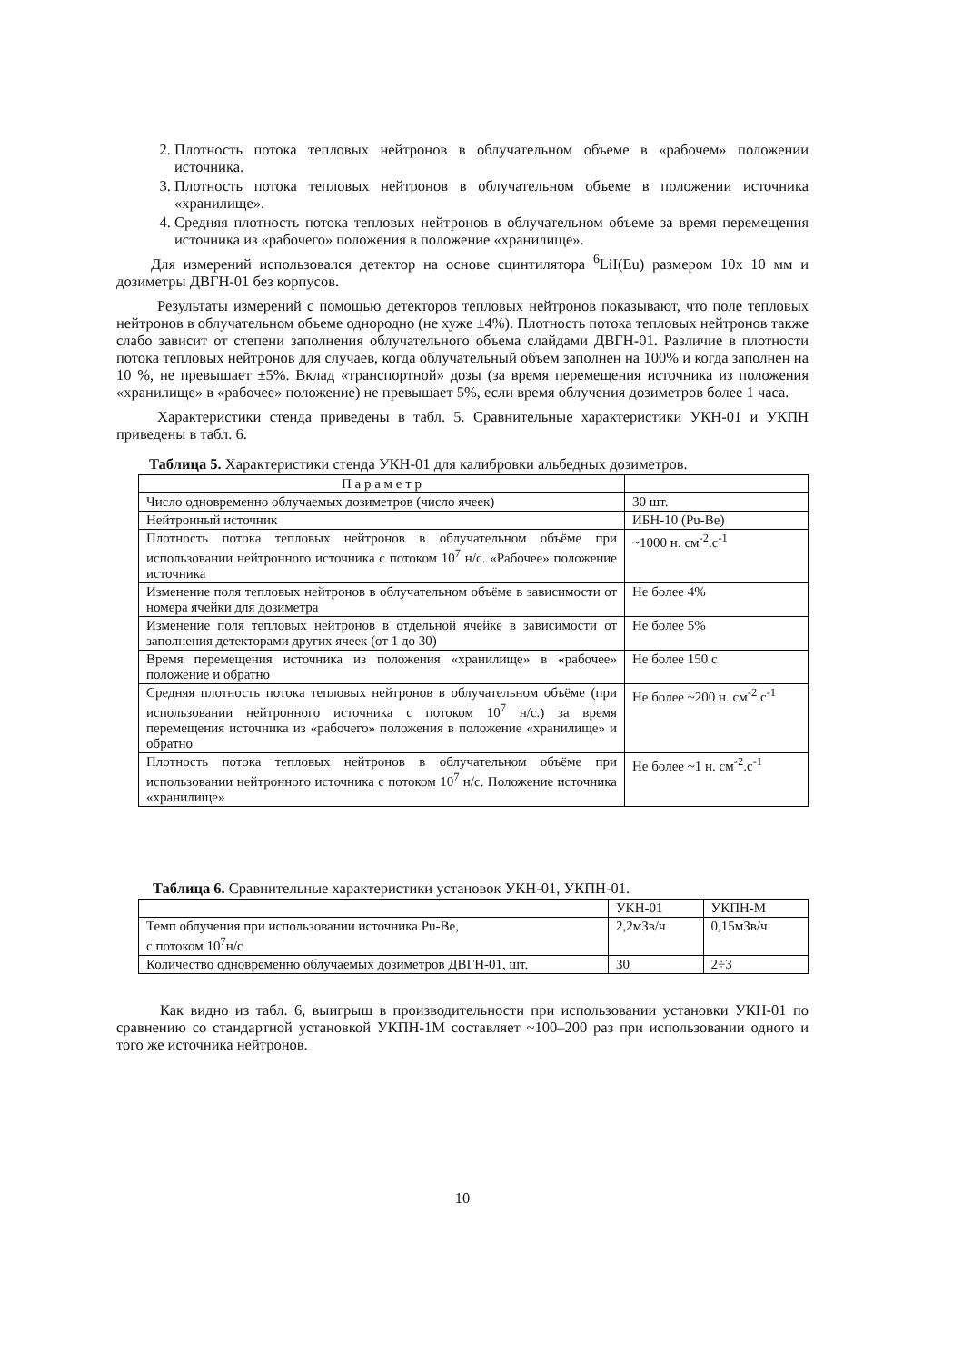2. Плотность потока тепловых нейтронов в облучательном объеме в «рабочем» положении источника.
3. Плотность потока тепловых нейтронов в облучательном объеме в положении источника «хранилище».
4. Средняя плотность потока тепловых нейтронов в облучательном объеме за время перемещения источника из «рабочего» положения в положение «хранилище».
Для измерений использовался детектор на основе сцинтилятора <sup>6</sup>LiI(Eu) размером 10x 10 мм и дозиметры ДВГН-01 без корпусов.
Результаты измерений с помощью детекторов тепловых нейтронов показывают, что поле тепловых нейтронов в облучательном объеме однородно (не хуже ±4%). Плотность потока тепловых нейтронов также слабо зависит от степени заполнения облучательного объема слайдами ДВГН-01. Различие в плотности потока тепловых нейтронов для случаев, когда облучательный объем заполнен на 100% и когда заполнен на 10 %, не превышает ±5%. Вклад «транспортной» дозы (за время перемещения источника из положения «хранилище» в «рабочее» положение) не превышает 5%, если время облучения дозиметров более 1 часа.
Характеристики стенда приведены в табл. 5. Сравнительные характеристики УКН-01 и УКПН приведены в табл. 6.
Таблица 5. Характеристики стенда УКН-01 для калибровки альбедных дозиметров.
| П а р а м е т р | |
| Число одновременно облучаемых дозиметров (число ячеек) | 30 шт. |
| Нейтронный источник | ИБН-10 (Pu-Be) |
| Плотность потока тепловых нейтронов в облучательном объёме при использовании нейтронного источника с потоком 10<sup>7</sup> н/с. «Рабочее» положение источника | ~1000 н. см<sup>-2</sup>.с<sup>-1</sup> |
| Изменение поля тепловых нейтронов в облучательном объёме в зависимости от номера ячейки для дозиметра | Не более 4% |
| Изменение поля тепловых нейтронов в отдельной ячейке в зависимости от заполнения детекторами других ячеек (от 1 до 30) | Не более 5% |
| Время перемещения источника из положения «хранилище» в «рабочее» положение и обратно | Не более 150 с |
| Средняя плотность потока тепловых нейтронов в облучательном объёме (при использовании нейтронного источника с потоком 10<sup>7</sup> н/с.) за время перемещения источника из «рабочего» положения в положение «хранилище» и обратно | Не более ~200 н. см<sup>-2</sup>.с<sup>-1</sup> |
| Плотность потока тепловых нейтронов в облучательном объёме при использовании нейтронного источника с потоком 10<sup>7</sup> н/с. Положение источника «хранилище» | Не более ~1 н. см<sup>-2</sup>.с<sup>-1</sup> |
Таблица 6. Сравнительные характеристики установок УКН-01, УКПН-01.
| | УКН-01 | УКПН-М |
| Темп облучения при использовании источника Pu-Be, с потоком 10<sup>7</sup>н/с | 2,2мЗв/ч | 0,15мЗв/ч |
| Количество одновременно облучаемых дозиметров ДВГН-01, шт. | 30 | 2÷3 |
Как видно из табл. 6, выигрыш в производительности при использовании установки УКН-01 по сравнению со стандартной установкой УКПН-1М составляет ~100–200 раз при использовании одного и того же источника нейтронов.
10